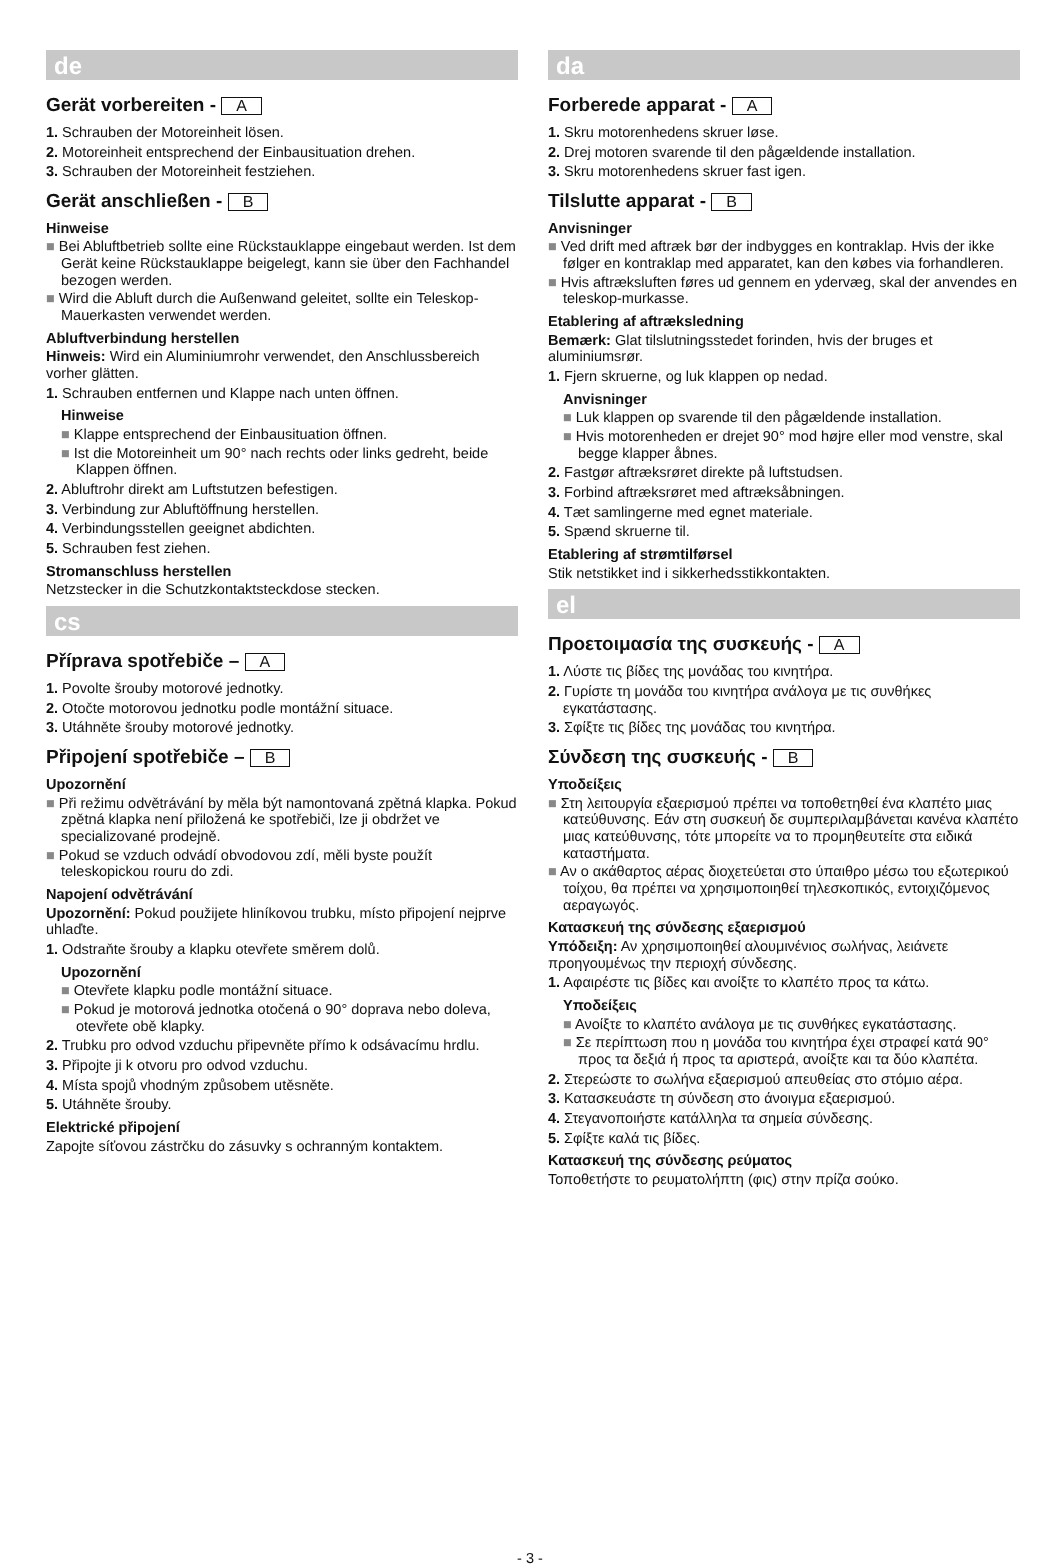de
Gerät vorbereiten - A
1. Schrauben der Motoreinheit lösen.
2. Motoreinheit entsprechend der Einbausituation drehen.
3. Schrauben der Motoreinheit festziehen.
Gerät anschließen - B
Hinweise
■ Bei Abluftbetrieb sollte eine Rückstauklappe eingebaut werden. Ist dem Gerät keine Rückstauklappe beigelegt, kann sie über den Fachhandel bezogen werden.
■ Wird die Abluft durch die Außenwand geleitet, sollte ein Teleskop-Mauerkasten verwendet werden.
Abluftverbindung herstellen
Hinweis: Wird ein Aluminiumrohr verwendet, den Anschlussbereich vorher glätten.
1. Schrauben entfernen und Klappe nach unten öffnen.
Hinweise
■ Klappe entsprechend der Einbausituation öffnen.
■ Ist die Motoreinheit um 90° nach rechts oder links gedreht, beide Klappen öffnen.
2. Abluftrohr direkt am Luftstutzen befestigen.
3. Verbindung zur Abluftöffnung herstellen.
4. Verbindungsstellen geeignet abdichten.
5. Schrauben fest ziehen.
Stromanschluss herstellen
Netzstecker in die Schutzkontaktsteckdose stecken.
cs
Příprava spotřebiče – A
1. Povolte šrouby motorové jednotky.
2. Otočte motorovou jednotku podle montážní situace.
3. Utáhněte šrouby motorové jednotky.
Připojení spotřebiče – B
Upozornění
■ Při režimu odvětrávání by měla být namontovaná zpětná klapka. Pokud zpětná klapka není přiložená ke spotřebiči, lze ji obdržet ve specializované prodejně.
■ Pokud se vzduch odvádí obvodovou zdí, měli byste použít teleskopickou rouru do zdi.
Napojení odvětrávání
Upozornění: Pokud použijete hliníkovou trubku, místo připojení nejprve uhlaďte.
1. Odstraňte šrouby a klapku otevřete směrem dolů.
Upozornění
■ Otevřete klapku podle montážní situace.
■ Pokud je motorová jednotka otočená o 90° doprava nebo doleva, otevřete obě klapky.
2. Trubku pro odvod vzduchu připevněte přímo k odsávacímu hrdlu.
3. Připojte ji k otvoru pro odvod vzduchu.
4. Místa spojů vhodným způsobem utěsněte.
5. Utáhněte šrouby.
Elektrické připojení
Zapojte síťovou zástrčku do zásuvky s ochranným kontaktem.
da
Forberede apparat - A
1. Skru motorenhedens skruer løse.
2. Drej motoren svarende til den pågældende installation.
3. Skru motorenhedens skruer fast igen.
Tilslutte apparat - B
Anvisninger
■ Ved drift med aftræk bør der indbygges en kontraklap. Hvis der ikke følger en kontraklap med apparatet, kan den købes via forhandleren.
■ Hvis aftræksluften føres ud gennem en ydervæg, skal der anvendes en teleskop-murkasse.
Etablering af aftræksledning
Bemærk: Glat tilslutningsstedet forinden, hvis der bruges et aluminiumsrør.
1. Fjern skruerne, og luk klappen op nedad.
Anvisninger
■ Luk klappen op svarende til den pågældende installation.
■ Hvis motorenheden er drejet 90° mod højre eller mod venstre, skal begge klapper åbnes.
2. Fastgør aftræksrøret direkte på luftstudsen.
3. Forbind aftræksrøret med aftræksåbningen.
4. Tæt samlingerne med egnet materiale.
5. Spænd skruerne til.
Etablering af strømtilførsel
Stik netstikket ind i sikkerhedsstikkontakten.
el
Προετοιμασία της συσκευής - A
1. Λύστε τις βίδες της μονάδας του κινητήρα.
2. Γυρίστε τη μονάδα του κινητήρα ανάλογα με τις συνθήκες εγκατάστασης.
3. Σφίξτε τις βίδες της μονάδας του κινητήρα.
Σύνδεση της συσκευής - B
Υποδείξεις
■ Στη λειτουργία εξαερισμού πρέπει να τοποθετηθεί ένα κλαπέτο μιας κατεύθυνσης. Εάν στη συσκευή δε συμπεριλαμβάνεται κανένα κλαπέτο μιας κατεύθυνσης, τότε μπορείτε να το προμηθευτείτε στα ειδικά καταστήματα.
■ Αν ο ακάθαρτος αέρας διοχετεύεται στο ύπαιθρο μέσω του εξωτερικού τοίχου, θα πρέπει να χρησιμοποιηθεί τηλεσκοπικός, εντοιχιζόμενος αεραγωγός.
Κατασκευή της σύνδεσης εξαερισμού
Υπόδειξη: Αν χρησιμοποιηθεί αλουμινένιος σωλήνας, λειάνετε προηγουμένως την περιοχή σύνδεσης.
1. Αφαιρέστε τις βίδες και ανοίξτε το κλαπέτο προς τα κάτω.
Υποδείξεις
■ Ανοίξτε το κλαπέτο ανάλογα με τις συνθήκες εγκατάστασης.
■ Σε περίπτωση που η μονάδα του κινητήρα έχει στραφεί κατά 90° προς τα δεξιά ή προς τα αριστερά, ανοίξτε και τα δύο κλαπέτα.
2. Στερεώστε το σωλήνα εξαερισμού απευθείας στο στόμιο αέρα.
3. Κατασκευάστε τη σύνδεση στο άνοιγμα εξαερισμού.
4. Στεγανοποιήστε κατάλληλα τα σημεία σύνδεσης.
5. Σφίξτε καλά τις βίδες.
Κατασκευή της σύνδεσης ρεύματος
Τοποθετήστε το ρευματολήπτη (φις) στην πρίζα σούκο.
- 3 -